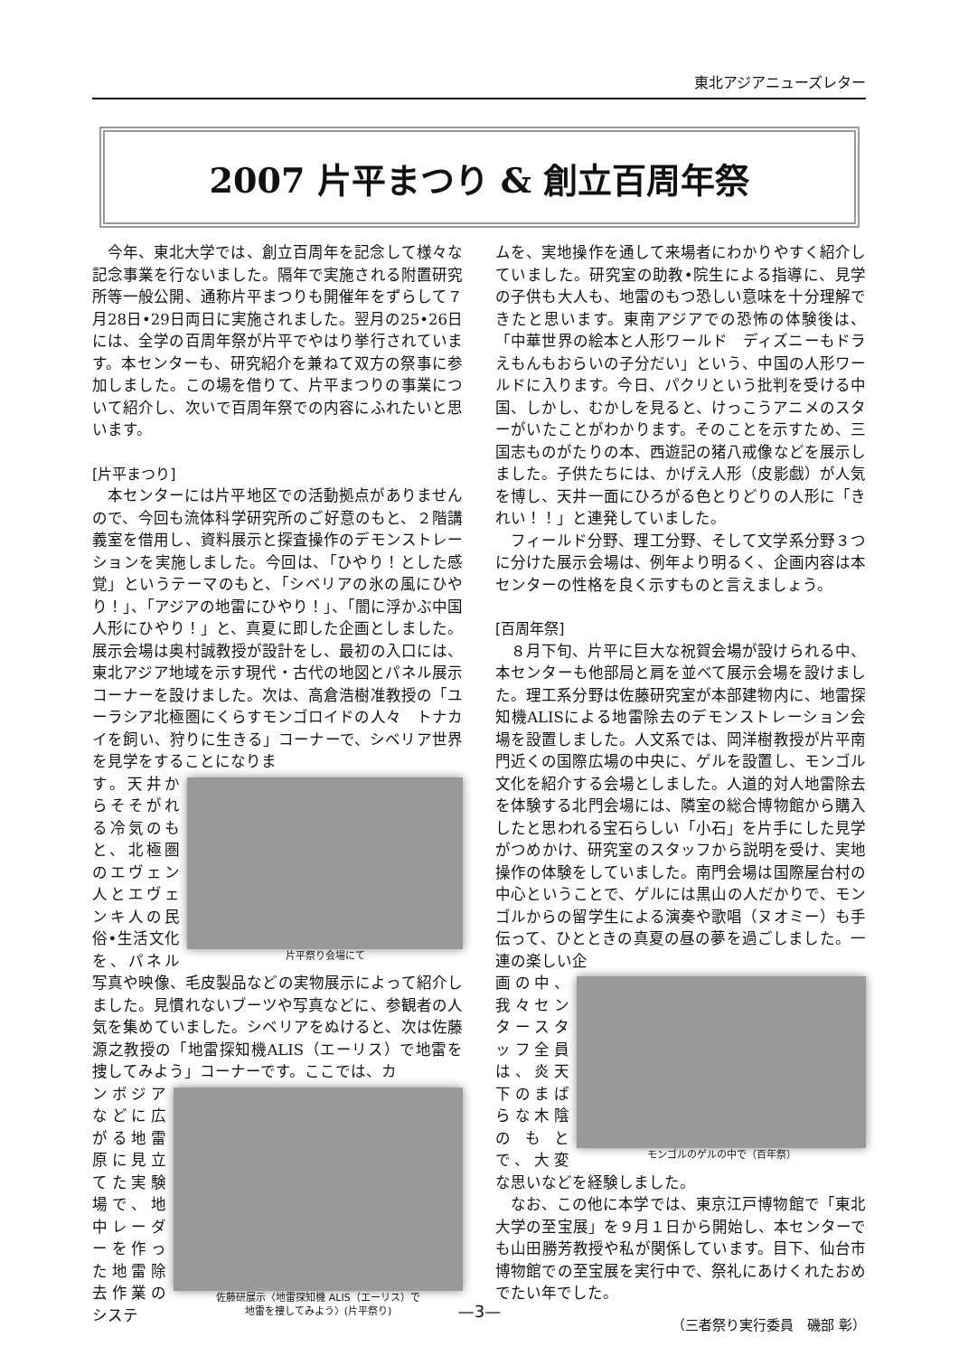東北アジアニューズレター
2007 片平まつり & 創立百周年祭
今年、東北大学では、創立百周年を記念して様々な記念事業を行ないました。隔年で実施される附置研究所等一般公開、通称片平まつりも開催年をずらして７月28日•29日両日に実施されました。翌月の25•26日には、全学の百周年祭が片平でやはり挙行されています。本センターも、研究紹介を兼ねて双方の祭事に参加しました。この場を借りて、片平まつりの事業について紹介し、次いで百周年祭での内容にふれたいと思います。
[片平まつり]
本センターには片平地区での活動拠点がありませんので、今回も流体科学研究所のご好意のもと、２階講義室を借用し、資料展示と探査操作のデモンストレーションを実施しました。今回は、「ひやり！とした感覚」というテーマのもと、「シベリアの氷の風にひやり！」、「アジアの地雷にひやり！」、「闇に浮かぶ中国人形にひやり！」と、真夏に即した企画としました。展示会場は奥村誠教授が設計をし、最初の入口には、東北アジア地域を示す現代・古代の地図とパネル展示コーナーを設けました。次は、高倉浩樹准教授の「ユーラシア北極圏にくらすモンゴロイドの人々　トナカイを飼い、狩りに生きる」コーナーで、シベリア世界を見学をすることになりま
片平祭り会場にて
す。天井からそそがれる冷気のもと、北極圏のエヴェン人とエヴェンキ人の民俗•生活文化を、パネル写真や映像、毛皮製品などの実物展示によって紹介しました。見慣れないブーツや写真などに、参観者の人気を集めていました。シベリアをぬけると、次は佐藤源之教授の「地雷探知機ALIS（エーリス）で地雷を捜してみよう」コーナーです。ここでは、カ
佐藤研展示〈地雷探知機 ALIS（エーリス）で
地雷を捜してみよう〉(片平祭り)
ンボジアなどに広がる地雷原に見立てた実験場で、地中レーダーを作った地雷除去作業のシステ
ムを、実地操作を通して来場者にわかりやすく紹介していました。研究室の助教•院生による指導に、見学の子供も大人も、地雷のもつ恐しい意味を十分理解できたと思います。東南アジアでの恐怖の体験後は、「中華世界の絵本と人形ワールド　ディズニーもドラえもんもおらいの子分だい」という、中国の人形ワールドに入ります。今日、パクリという批判を受ける中国、しかし、むかしを見ると、けっこうアニメのスターがいたことがわかります。そのことを示すため、三国志ものがたりの本、西遊記の猪八戒像などを展示しました。子供たちには、かげえ人形（皮影戯）が人気を博し、天井一面にひろがる色とりどりの人形に「きれい！！」と連発していました。
フィールド分野、理工分野、そして文学系分野３つに分けた展示会場は、例年より明るく、企画内容は本センターの性格を良く示すものと言えましょう。
[百周年祭]
８月下旬、片平に巨大な祝賀会場が設けられる中、本センターも他部局と肩を並べて展示会場を設けました。理工系分野は佐藤研究室が本部建物内に、地雷探知機ALISによる地雷除去のデモンストレーション会場を設置しました。人文系では、岡洋樹教授が片平南門近くの国際広場の中央に、ゲルを設置し、モンゴル文化を紹介する会場としました。人道的対人地雷除去を体験する北門会場には、隣室の総合博物館から購入したと思われる宝石らしい「小石」を片手にした見学がつめかけ、研究室のスタッフから説明を受け、実地操作の体験をしていました。南門会場は国際屋台村の中心ということで、ゲルには黒山の人だかりで、モンゴルからの留学生による演奏や歌唱（ヌオミー）も手伝って、ひとときの真夏の昼の夢を過ごしました。一連の楽しい企
モンゴルのゲルの中で（百年祭）
画の中、我々センタースタッフ全員は、炎天下のまばらな木陰のもとで、大変な思いなどを経験しました。
なお、この他に本学では、東京江戸博物館で「東北大学の至宝展」を９月１日から開始し、本センターでも山田勝芳教授や私が関係しています。目下、仙台市博物館での至宝展を実行中で、祭礼にあけくれたおめでたい年でした。
（三者祭り実行委員　磯部 彰）
—3—